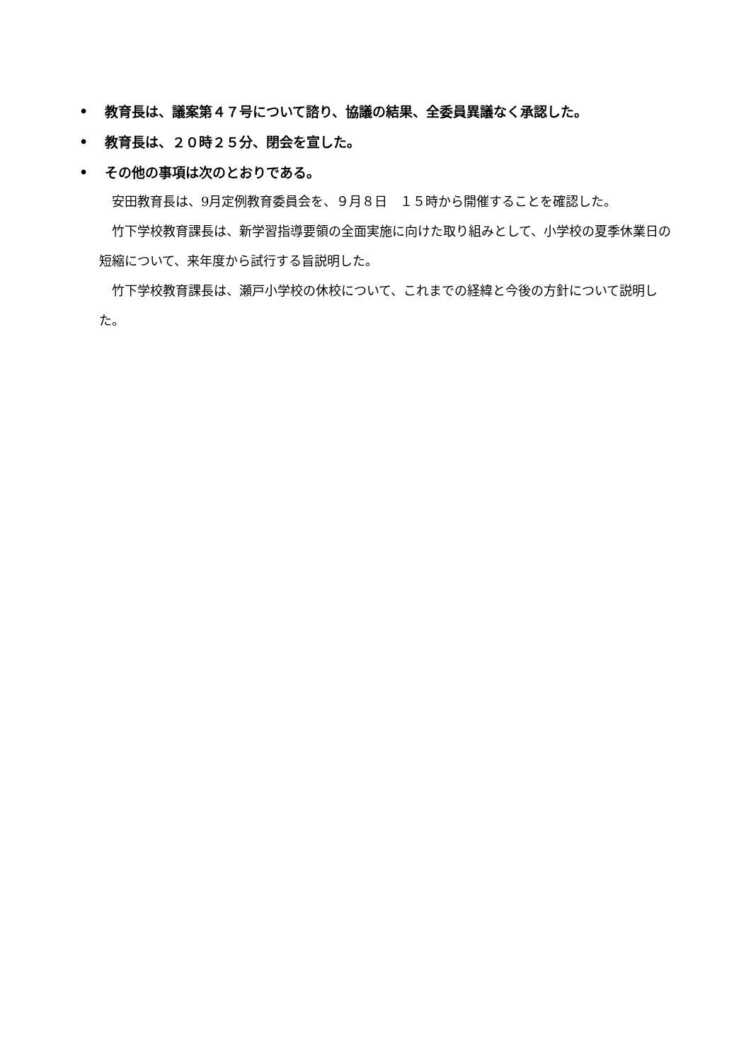• 教育長は、議案第４７号について諮り、協議の結果、全委員異議なく承認した。
• 教育長は、２０時２５分、閉会を宣した。
• その他の事項は次のとおりである。
安田教育長は、9月定例教育委員会を、９月８日　１５時から開催することを確認した。
竹下学校教育課長は、新学習指導要領の全面実施に向けた取り組みとして、小学校の夏季休業日の短縮について、来年度から試行する旨説明した。
竹下学校教育課長は、瀬戸小学校の休校について、これまでの経緯と今後の方針について説明した。